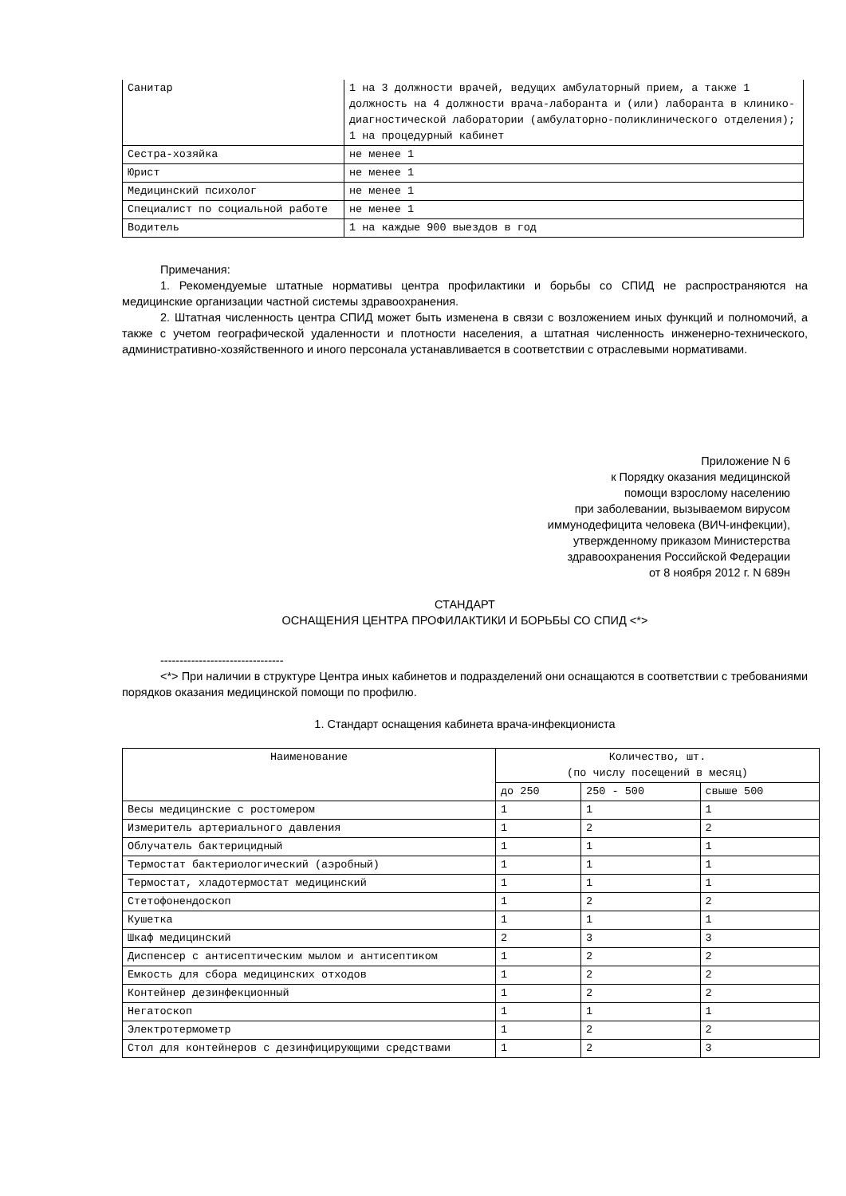| Санитар | 1 на 3 должности врачей, ведущих амбулаторный прием, а также 1 должность на 4 должности врача-лаборанта и (или) лаборанта в клинико-диагностической лаборатории (амбулаторно-поликлинического отделения); 1 на процедурный кабинет |
| Сестра-хозяйка | не менее 1 |
| Юрист | не менее 1 |
| Медицинский психолог | не менее 1 |
| Специалист по социальной работе | не менее 1 |
| Водитель | 1 на каждые 900 выездов в год |
Примечания:
1. Рекомендуемые штатные нормативы центра профилактики и борьбы со СПИД не распространяются на медицинские организации частной системы здравоохранения.
2. Штатная численность центра СПИД может быть изменена в связи с возложением иных функций и полномочий, а также с учетом географической удаленности и плотности населения, а штатная численность инженерно-технического, административно-хозяйственного и иного персонала устанавливается в соответствии с отраслевыми нормативами.
Приложение N 6
к Порядку оказания медицинской
помощи взрослому населению
при заболевании, вызываемом вирусом
иммунодефицита человека (ВИЧ-инфекции),
утвержденному приказом Министерства
здравоохранения Российской Федерации
от 8 ноября 2012 г. N 689н
СТАНДАРТ
ОСНАЩЕНИЯ ЦЕНТРА ПРОФИЛАКТИКИ И БОРЬБЫ СО СПИД <*>
--------------------------------
<*> При наличии в структуре Центра иных кабинетов и подразделений они оснащаются в соответствии с требованиями порядков оказания медицинской помощи по профилю.
1. Стандарт оснащения кабинета врача-инфекциониста
| Наименование | Количество, шт. (по числу посещений в месяц) | | |
| --- | --- | --- | --- |
| | до 250 | 250 - 500 | свыше 500 |
| Весы медицинские с ростомером | 1 | 1 | 1 |
| Измеритель артериального давления | 1 | 2 | 2 |
| Облучатель бактерицидный | 1 | 1 | 1 |
| Термостат бактериологический (аэробный) | 1 | 1 | 1 |
| Термостат, хладотермостат медицинский | 1 | 1 | 1 |
| Стетофонендоскоп | 1 | 2 | 2 |
| Кушетка | 1 | 1 | 1 |
| Шкаф медицинский | 2 | 3 | 3 |
| Диспенсер с антисептическим мылом и антисептиком | 1 | 2 | 2 |
| Емкость для сбора медицинских отходов | 1 | 2 | 2 |
| Контейнер дезинфекционный | 1 | 2 | 2 |
| Негатоскоп | 1 | 1 | 1 |
| Электротермометр | 1 | 2 | 2 |
| Стол для контейнеров с дезинфицирующими средствами | 1 | 2 | 3 |